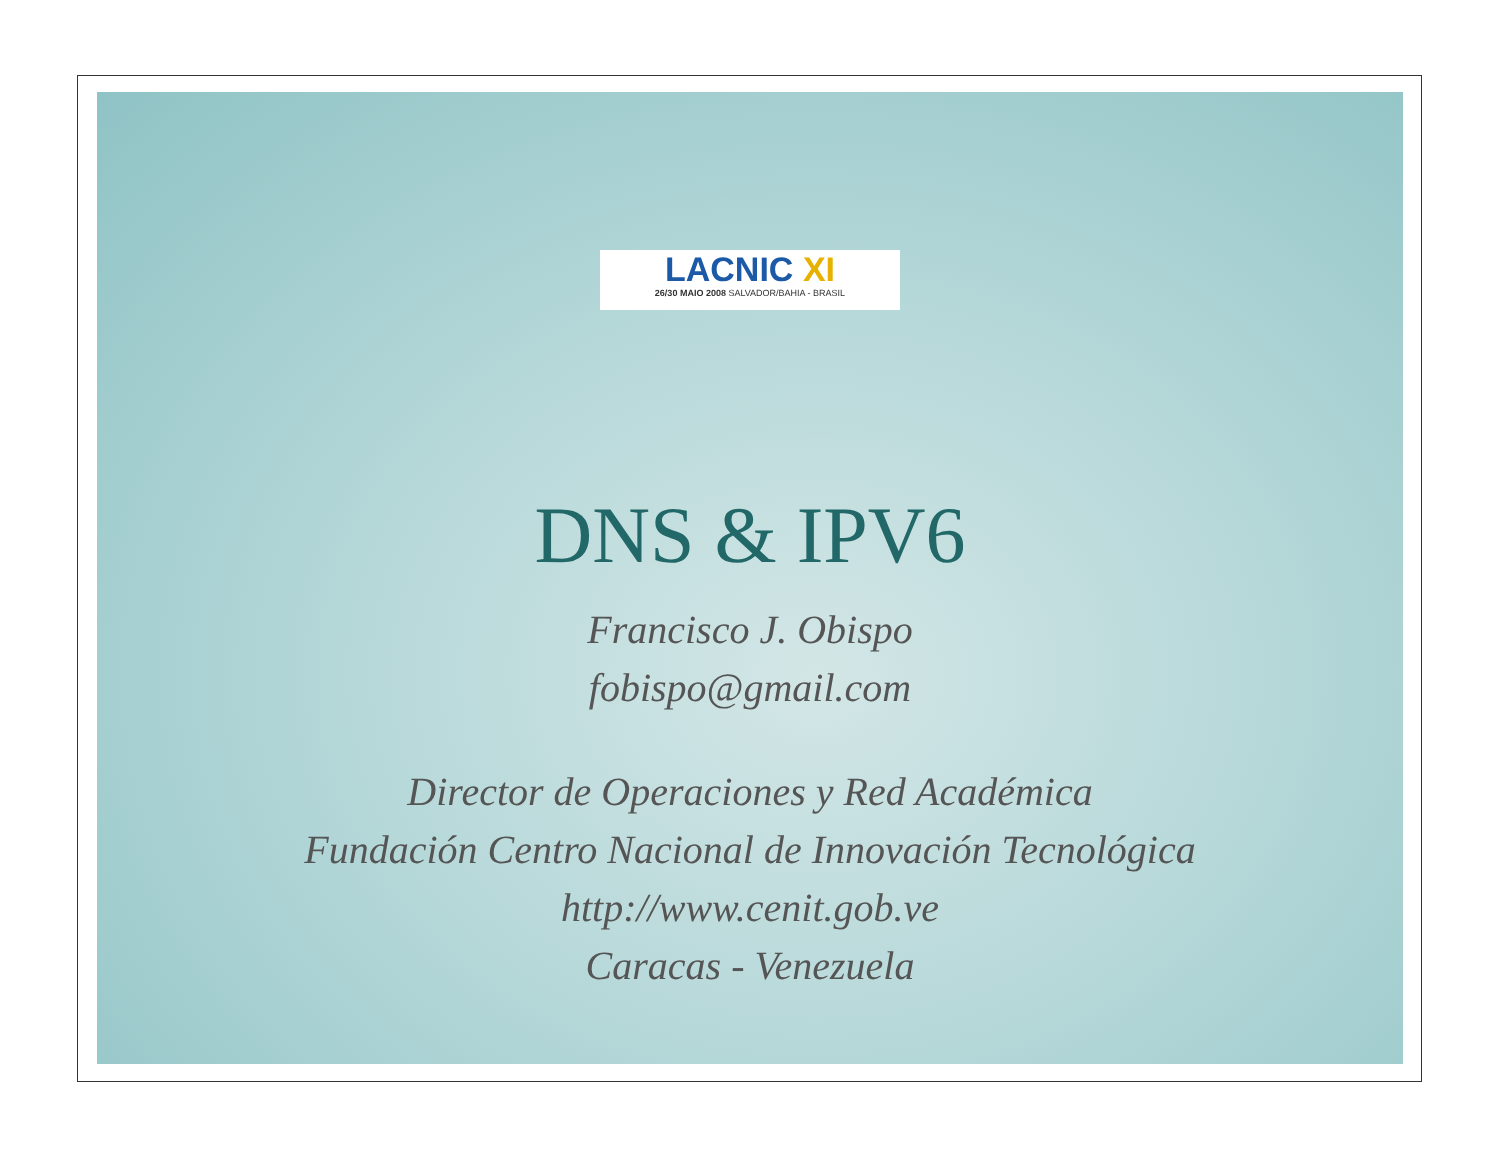LACNIC XI
26/30 MAIO 2008 SALVADOR/BAHIA - BRASIL
DNS & IPV6
Francisco J. Obispo
fobispo@gmail.com
Director de Operaciones y Red Académica
Fundación Centro Nacional de Innovación Tecnológica
http://www.cenit.gob.ve
Caracas - Venezuela